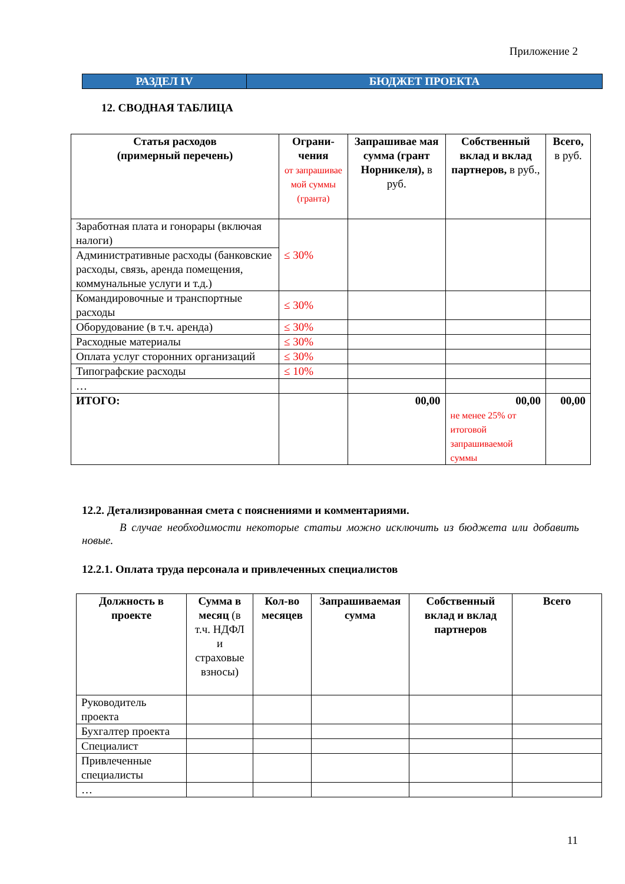Приложение 2
РАЗДЕЛ IV БЮДЖЕТ ПРОЕКТА
12. СВОДНАЯ ТАБЛИЦА
| Статья расходов (примерный перечень) | Ограни- чения от запрашивае мой суммы (гранта) | Запрашивае мая сумма (грант Норникеля), в руб. | Собственный вклад и вклад партнеров, в руб., | Всего, в руб. |
| --- | --- | --- | --- | --- |
| Заработная плата и гонорары (включая налоги) | ≤ 30% | | | |
| Административные расходы (банковские расходы, связь, аренда помещения, коммунальные услуги и т.д.) | | | | |
| Командировочные и транспортные расходы | ≤ 30% | | | |
| Оборудование (в т.ч. аренда) | ≤ 30% | | | |
| Расходные материалы | ≤ 30% | | | |
| Оплата услуг сторонних организаций | ≤ 30% | | | |
| Типографские расходы | ≤ 10% | | | |
| … | | | | |
| ИТОГО: | | 00,00 | 00,00 не менее 25% от итоговой запрашиваемой суммы | 00,00 |
12.2. Детализированная смета с пояснениями и комментариями.
В случае необходимости некоторые статьи можно исключить из бюджета или добавить новые.
12.2.1. Оплата труда персонала и привлеченных специалистов
| Должность в проекте | Сумма в месяц (в т.ч. НДФЛ и страховые взносы) | Кол-во месяцев | Запрашиваемая сумма | Собственный вклад и вклад партнеров | Всего |
| --- | --- | --- | --- | --- | --- |
| Руководитель проекта | | | | | |
| Бухгалтер проекта | | | | | |
| Специалист | | | | | |
| Привлеченные специалисты | | | | | |
| … | | | | | |
11